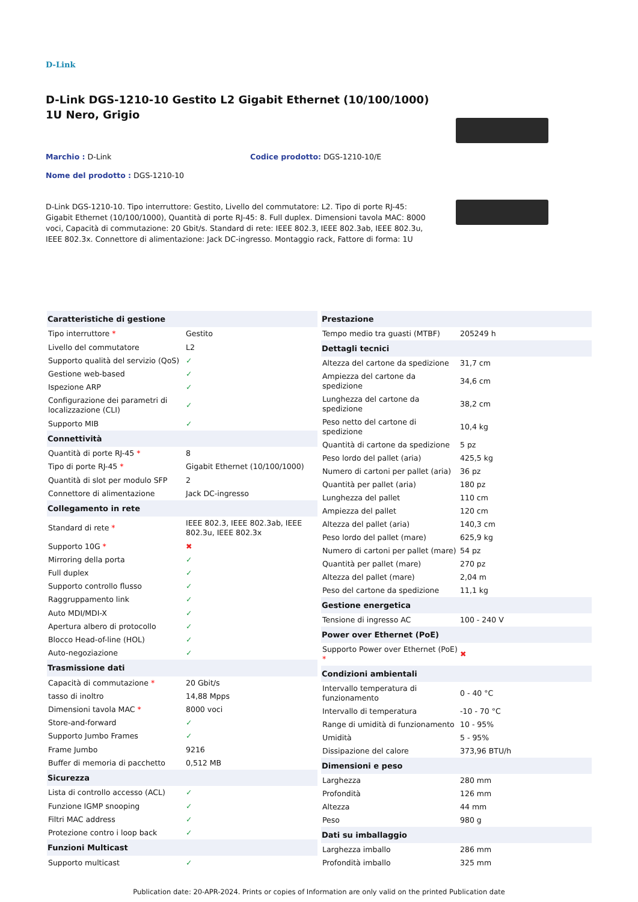D-Link
D-Link DGS-1210-10 Gestito L2 Gigabit Ethernet (10/100/1000) 1U Nero, Grigio
Marchio : D-Link Codice prodotto: DGS-1210-10/E
Nome del prodotto : DGS-1210-10
D-Link DGS-1210-10. Tipo interruttore: Gestito, Livello del commutatore: L2. Tipo di porte RJ-45: Gigabit Ethernet (10/100/1000), Quantità di porte RJ-45: 8. Full duplex. Dimensioni tavola MAC: 8000 voci, Capacità di commutazione: 20 Gbit/s. Standard di rete: IEEE 802.3, IEEE 802.3ab, IEEE 802.3u, IEEE 802.3x. Connettore di alimentazione: Jack DC-ingresso. Montaggio rack, Fattore di forma: 1U
| Caratteristiche di gestione | |
| --- | --- |
| Tipo interruttore * | Gestito |
| Livello del commutatore | L2 |
| Supporto qualità del servizio (QoS) | ✓ |
| Gestione web-based | ✓ |
| Ispezione ARP | ✓ |
| Configurazione dei parametri di localizzazione (CLI) | ✓ |
| Supporto MIB | ✓ |
| Connettività | |
| Quantità di porte RJ-45 * | 8 |
| Tipo di porte RJ-45 * | Gigabit Ethernet (10/100/1000) |
| Quantità di slot per modulo SFP | 2 |
| Connettore di alimentazione | Jack DC-ingresso |
| Collegamento in rete | |
| Standard di rete * | IEEE 802.3, IEEE 802.3ab, IEEE 802.3u, IEEE 802.3x |
| Supporto 10G * | ✖ |
| Mirroring della porta | ✓ |
| Full duplex | ✓ |
| Supporto controllo flusso | ✓ |
| Raggruppamento link | ✓ |
| Auto MDI/MDI-X | ✓ |
| Apertura albero di protocollo | ✓ |
| Blocco Head-of-line (HOL) | ✓ |
| Auto-negoziazione | ✓ |
| Trasmissione dati | |
| Capacità di commutazione * | 20 Gbit/s |
| tasso di inoltro | 14,88 Mpps |
| Dimensioni tavola MAC * | 8000 voci |
| Store-and-forward | ✓ |
| Supporto Jumbo Frames | ✓ |
| Frame Jumbo | 9216 |
| Buffer di memoria di pacchetto | 0,512 MB |
| Sicurezza | |
| Lista di controllo accesso (ACL) | ✓ |
| Funzione IGMP snooping | ✓ |
| Filtri MAC address | ✓ |
| Protezione contro i loop back | ✓ |
| Funzioni Multicast | |
| Supporto multicast | ✓ |
| Prestazione | |
| --- | --- |
| Tempo medio tra guasti (MTBF) | 205249 h |
| Dettagli tecnici | |
| Altezza del cartone da spedizione | 31,7 cm |
| Ampiezza del cartone da spedizione | 34,6 cm |
| Lunghezza del cartone da spedizione | 38,2 cm |
| Peso netto del cartone di spedizione | 10,4 kg |
| Quantità di cartone da spedizione | 5 pz |
| Peso lordo del pallet (aria) | 425,5 kg |
| Numero di cartoni per pallet (aria) | 36 pz |
| Quantità per pallet (aria) | 180 pz |
| Lunghezza del pallet | 110 cm |
| Ampiezza del pallet | 120 cm |
| Altezza del pallet (aria) | 140,3 cm |
| Peso lordo del pallet (mare) | 625,9 kg |
| Numero di cartoni per pallet (mare) | 54 pz |
| Quantità per pallet (mare) | 270 pz |
| Altezza del pallet (mare) | 2,04 m |
| Peso del cartone da spedizione | 11,1 kg |
| Gestione energetica | |
| Tensione di ingresso AC | 100 - 240 V |
| Power over Ethernet (PoE) | |
| Supporto Power over Ethernet (PoE) * | ✖ |
| Condizioni ambientali | |
| Intervallo temperatura di funzionamento | 0 - 40 °C |
| Intervallo di temperatura | -10 - 70 °C |
| Range di umidità di funzionamento | 10 - 95% |
| Umidità | 5 - 95% |
| Dissipazione del calore | 373,96 BTU/h |
| Dimensioni e peso | |
| Larghezza | 280 mm |
| Profondità | 126 mm |
| Altezza | 44 mm |
| Peso | 980 g |
| Dati su imballaggio | |
| Larghezza imballo | 286 mm |
| Profondità imballo | 325 mm |
Publication date: 20-APR-2024. Prints or copies of Information are only valid on the printed Publication date